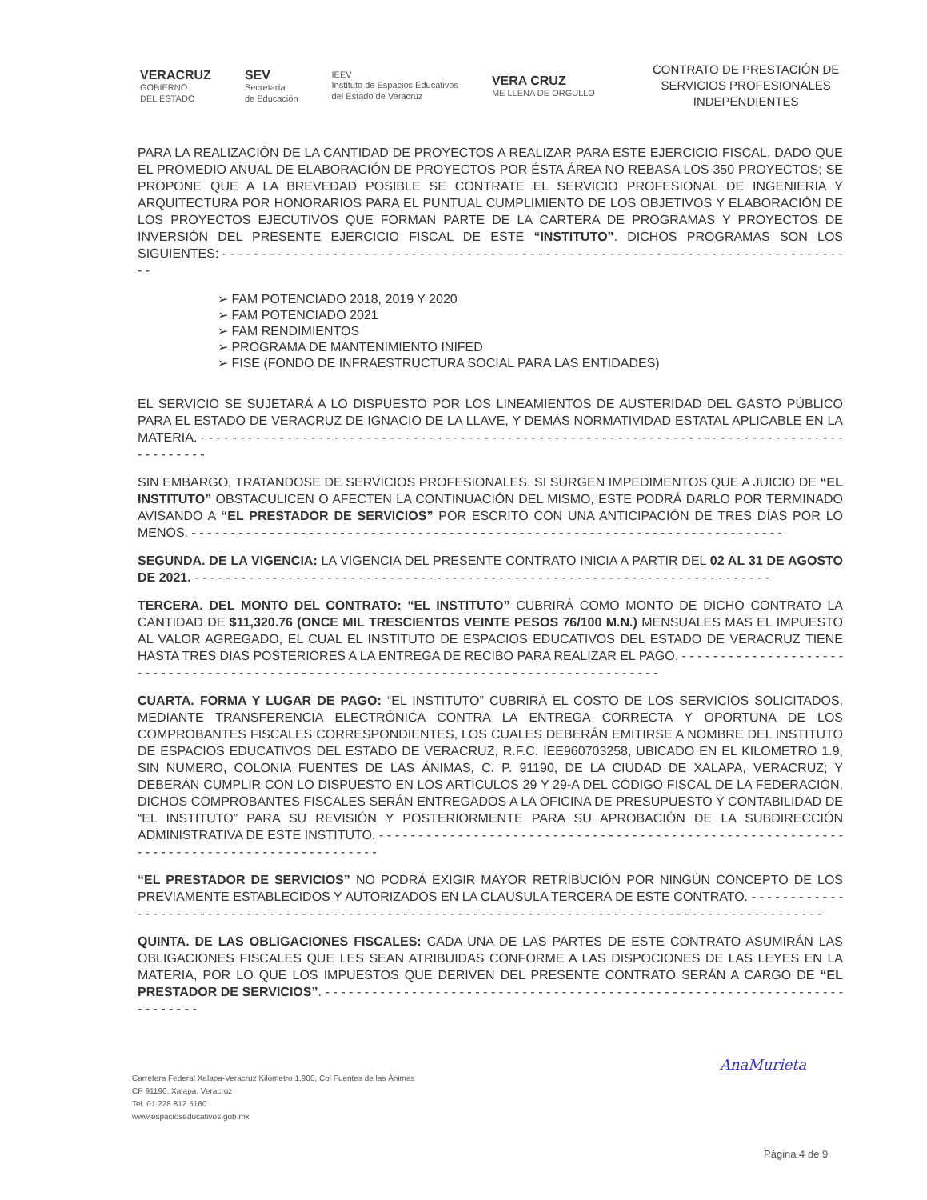VERACRUZ
GOBIERNO
DEL ESTADO
SEV
Secretaría
de Educación
IEEV
Instituto de Espacios Educativos
del Estado de Veracruz
VERA CRUZ
ME LLENA DE ORGULLO
CONTRATO DE PRESTACIÓN DE
SERVICIOS PROFESIONALES
INDEPENDIENTES
PARA LA REALIZACIÓN DE LA CANTIDAD DE PROYECTOS A REALIZAR PARA ESTE EJERCICIO FISCAL, DADO QUE EL PROMEDIO ANUAL DE ELABORACIÓN DE PROYECTOS POR ÉSTA ÁREA NO REBASA LOS 350 PROYECTOS; SE PROPONE QUE A LA BREVEDAD POSIBLE SE CONTRATE EL SERVICIO PROFESIONAL DE INGENIERIA Y ARQUITECTURA POR HONORARIOS PARA EL PUNTUAL CUMPLIMIENTO DE LOS OBJETIVOS Y ELABORACIÓN DE LOS PROYECTOS EJECUTIVOS QUE FORMAN PARTE DE LA CARTERA DE PROGRAMAS Y PROYECTOS DE INVERSIÓN DEL PRESENTE EJERCICIO FISCAL DE ESTE “INSTITUTO”. DICHOS PROGRAMAS SON LOS SIGUIENTES: - - - - - - - - - - - - - - - - - - - - - - - - - - - - - - - - - - - - - - - - - - - - - - - - - - - - - - - - - - - - - - - - - - - - - - - - - - - - - - - - -
➢ FAM POTENCIADO 2018, 2019 Y 2020
➢ FAM POTENCIADO 2021
➢ FAM RENDIMIENTOS
➢ PROGRAMA DE MANTENIMIENTO INIFED
➢ FISE (FONDO DE INFRAESTRUCTURA SOCIAL PARA LAS ENTIDADES)
EL SERVICIO SE SUJETARÁ A LO DISPUESTO POR LOS LINEAMIENTOS DE AUSTERIDAD DEL GASTO PÚBLICO PARA EL ESTADO DE VERACRUZ DE IGNACIO DE LA LLAVE, Y DEMÁS NORMATIVIDAD ESTATAL APLICABLE EN LA MATERIA. - - - - - - - - - - - - - - - - - - - - - - - - - - - - - - - - - - - - - - - - - - - - - - - - - - - - - - - - - - - - - - - - - - - - - - - - - - - - - - - - - - - - - - - - - - -
SIN EMBARGO, TRATANDOSE DE SERVICIOS PROFESIONALES, SI SURGEN IMPEDIMENTOS QUE A JUICIO DE “EL INSTITUTO” OBSTACULICEN O AFECTEN LA CONTINUACIÓN DEL MISMO, ESTE PODRÁ DARLO POR TERMINADO AVISANDO A “EL PRESTADOR DE SERVICIOS” POR ESCRITO CON UNA ANTICIPACIÓN DE TRES DÍAS POR LO MENOS. - - - - - - - - - - - - - - - - - - - - - - - - - - - - - - - - - - - - - - - - - - - - - - - - - - - - - - - - - - - - - - - - - - - - - - - - - - - -
SEGUNDA. DE LA VIGENCIA: LA VIGENCIA DEL PRESENTE CONTRATO INICIA A PARTIR DEL 02 AL 31 DE AGOSTO DE 2021. - - - - - - - - - - - - - - - - - - - - - - - - - - - - - - - - - - - - - - - - - - - - - - - - - - - - - - - - - - - - - - - - - - - - - - - - - -
TERCERA. DEL MONTO DEL CONTRATO: “EL INSTITUTO” CUBRIRÁ COMO MONTO DE DICHO CONTRATO LA CANTIDAD DE $11,320.76 (ONCE MIL TRESCIENTOS VEINTE PESOS 76/100 M.N.) MENSUALES MAS EL IMPUESTO AL VALOR AGREGADO, EL CUAL EL INSTITUTO DE ESPACIOS EDUCATIVOS DEL ESTADO DE VERACRUZ TIENE HASTA TRES DIAS POSTERIORES A LA ENTREGA DE RECIBO PARA REALIZAR EL PAGO. - - - - - - - - - - - - - - - - - - - - - - - - - - - - - - - - - - - - - - - - - - - - - - - - - - - - - - - - - - - - - - - - - - - - - - - - - - - - - - - - - - - - - - - -
CUARTA. FORMA Y LUGAR DE PAGO: “EL INSTITUTO” CUBRIRÁ EL COSTO DE LOS SERVICIOS SOLICITADOS, MEDIANTE TRANSFERENCIA ELECTRÓNICA CONTRA LA ENTREGA CORRECTA Y OPORTUNA DE LOS COMPROBANTES FISCALES CORRESPONDIENTES, LOS CUALES DEBERÁN EMITIRSE A NOMBRE DEL INSTITUTO DE ESPACIOS EDUCATIVOS DEL ESTADO DE VERACRUZ, R.F.C. IEE960703258, UBICADO EN EL KILOMETRO 1.9, SIN NUMERO, COLONIA FUENTES DE LAS ÁNIMAS, C. P. 91190, DE LA CIUDAD DE XALAPA, VERACRUZ; Y DEBERÁN CUMPLIR CON LO DISPUESTO EN LOS ARTÍCULOS 29 Y 29-A DEL CÓDIGO FISCAL DE LA FEDERACIÓN, DICHOS COMPROBANTES FISCALES SERÁN ENTREGADOS A LA OFICINA DE PRESUPUESTO Y CONTABILIDAD DE “EL INSTITUTO” PARA SU REVISIÓN Y POSTERIORMENTE PARA SU APROBACIÓN DE LA SUBDIRECCIÓN ADMINISTRATIVA DE ESTE INSTITUTO. - - - - - - - - - - - - - - - - - - - - - - - - - - - - - - - - - - - - - - - - - - - - - - - - - - - - - - - - - - - - - - - - - - - - - - - - - - - - - - - - - - - - - - - - - -
“EL PRESTADOR DE SERVICIOS” NO PODRÁ EXIGIR MAYOR RETRIBUCIÓN POR NINGÚN CONCEPTO DE LOS PREVIAMENTE ESTABLECIDOS Y AUTORIZADOS EN LA CLAUSULA TERCERA DE ESTE CONTRATO. - - - - - - - - - - - - - - - - - - - - - - - - - - - - - - - - - - - - - - - - - - - - - - - - - - - - - - - - - - - - - - - - - - - - - - - - - - - - - - - - - - - - - - - - - - - - - - - - - - - -
QUINTA. DE LAS OBLIGACIONES FISCALES: CADA UNA DE LAS PARTES DE ESTE CONTRATO ASUMIRÁN LAS OBLIGACIONES FISCALES QUE LES SEAN ATRIBUIDAS CONFORME A LAS DISPOCIONES DE LAS LEYES EN LA MATERIA, POR LO QUE LOS IMPUESTOS QUE DERIVEN DEL PRESENTE CONTRATO SERÁN A CARGO DE “EL PRESTADOR DE SERVICIOS”. - - - - - - - - - - - - - - - - - - - - - - - - - - - - - - - - - - - - - - - - - - - - - - - - - - - - - - - - - - - - - - - - - - - - - - - - - -
Carretera Federal Xalapa-Veracruz Kilómetro 1.900, Col Fuentes de las Ánimas
CP 91190, Xalapa, Veracruz
Tel. 01 228 812 5160
www.espacioseducativos.gob.mx
AnaMurieta
Página 4 de 9